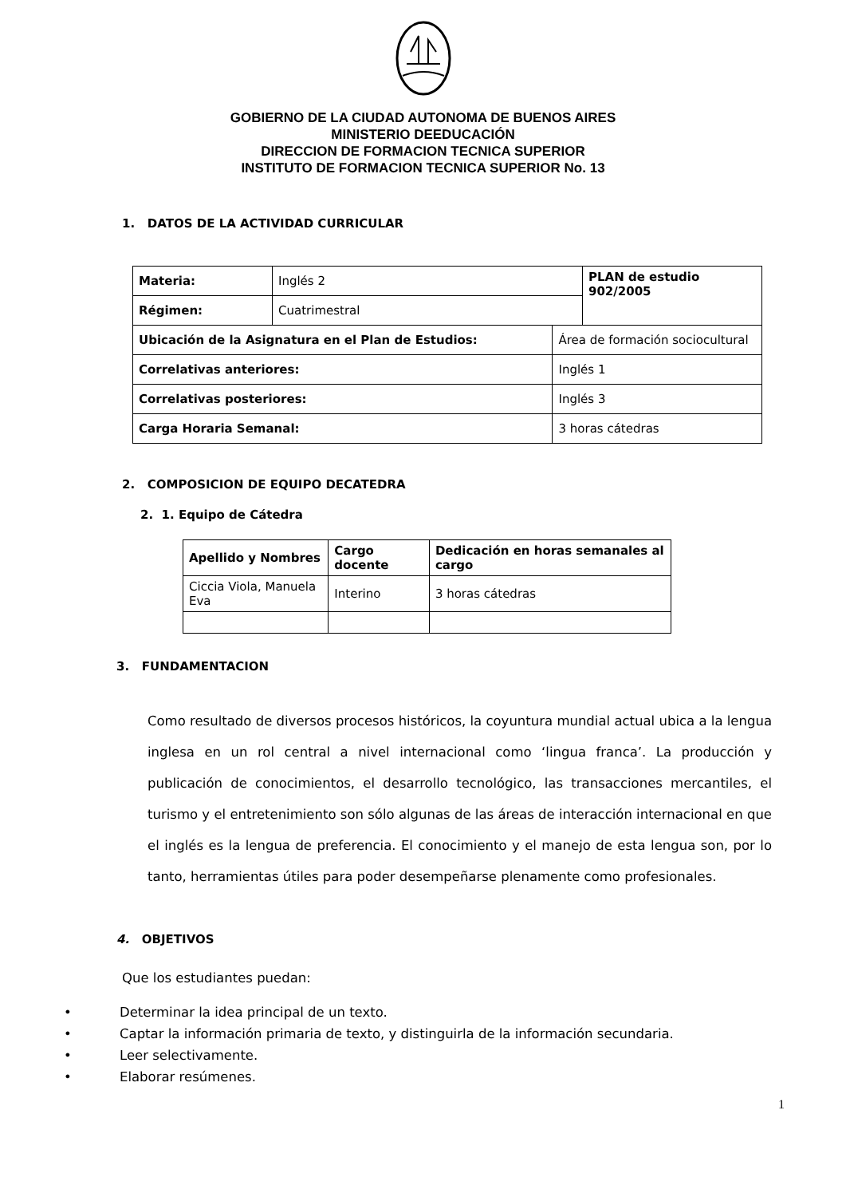GOBIERNO DE LA CIUDAD AUTONOMA DE BUENOS AIRES
MINISTERIO DEEDUCACIÓN
DIRECCION DE FORMACION TECNICA SUPERIOR
INSTITUTO DE FORMACION TECNICA SUPERIOR No. 13
1. DATOS DE LA ACTIVIDAD CURRICULAR
| Materia: | Inglés 2 | | PLAN de estudio 902/2005 |
| Régimen: | Cuatrimestral | | |
| Ubicación de la Asignatura en el Plan de Estudios: | | Área de formación sociocultural | |
| Correlativas anteriores: | | Inglés 1 | |
| Correlativas posteriores: | | Inglés 3 | |
| Carga Horaria Semanal: | | 3 horas cátedras | |
2. COMPOSICION DE EQUIPO DECATEDRA
2. 1. Equipo de Cátedra
| Apellido y Nombres | Cargo docente | Dedicación en horas semanales al cargo |
| --- | --- | --- |
| Ciccia Viola, Manuela Eva | Interino | 3 horas cátedras |
3. FUNDAMENTACION
Como resultado de diversos procesos históricos, la coyuntura mundial actual ubica a la lengua inglesa en un rol central a nivel internacional como ‘lingua franca’. La producción y publicación de conocimientos, el desarrollo tecnológico, las transacciones mercantiles, el turismo y el entretenimiento son sólo algunas de las áreas de interacción internacional en que el inglés es la lengua de preferencia. El conocimiento y el manejo de esta lengua son, por lo tanto, herramientas útiles para poder desempeñarse plenamente como profesionales.
4. OBJETIVOS
Que los estudiantes puedan:
• Determinar la idea principal de un texto.
• Captar la información primaria de texto, y distinguirla de la información secundaria.
• Leer selectivamente.
• Elaborar resúmenes.
1